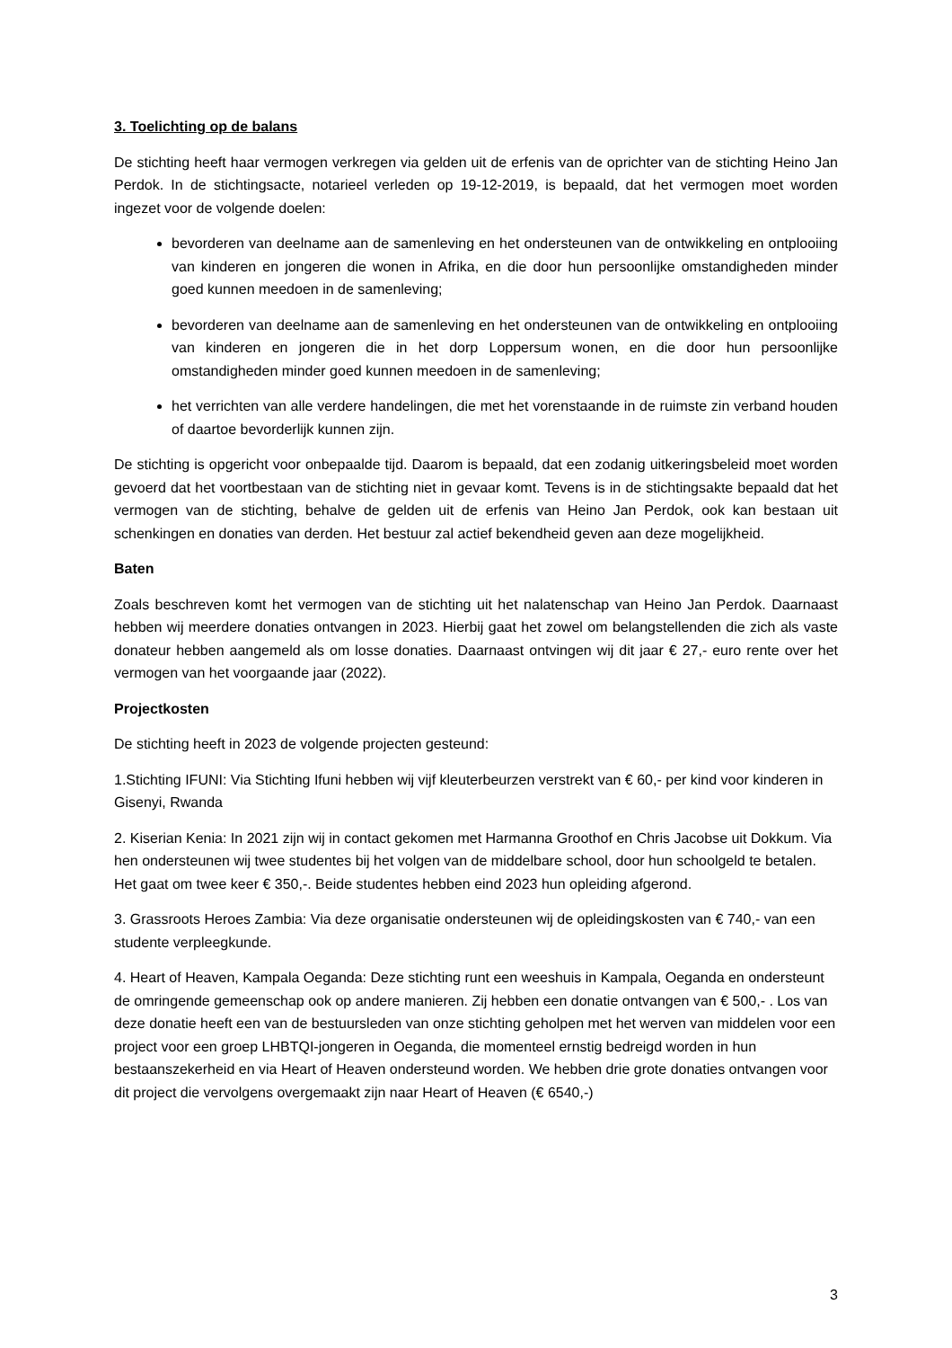3. Toelichting op de balans
De stichting heeft haar vermogen verkregen via gelden uit de erfenis van de oprichter van de stichting Heino Jan Perdok. In de stichtingsacte, notarieel verleden op 19-12-2019, is bepaald, dat het vermogen moet worden ingezet voor de volgende doelen:
bevorderen van deelname aan de samenleving en het ondersteunen van de ontwikkeling en ontplooiing van kinderen en jongeren die wonen in Afrika, en die door hun persoonlijke omstandigheden minder goed kunnen meedoen in de samenleving;
bevorderen van deelname aan de samenleving en het ondersteunen van de ontwikkeling en ontplooiing van kinderen en jongeren die in het dorp Loppersum wonen, en die door hun persoonlijke omstandigheden minder goed kunnen meedoen in de samenleving;
het verrichten van alle verdere handelingen, die met het vorenstaande in de ruimste zin verband houden of daartoe bevorderlijk kunnen zijn.
De stichting is opgericht voor onbepaalde tijd. Daarom is bepaald, dat een zodanig uitkeringsbeleid moet worden gevoerd dat het voortbestaan van de stichting niet in gevaar komt. Tevens is in de stichtingsakte bepaald dat het vermogen van de stichting, behalve de gelden uit de erfenis van Heino Jan Perdok, ook kan bestaan uit schenkingen en donaties van derden. Het bestuur zal actief bekendheid geven aan deze mogelijkheid.
Baten
Zoals beschreven komt het vermogen van de stichting uit het nalatenschap van Heino Jan Perdok. Daarnaast hebben wij meerdere donaties ontvangen in 2023. Hierbij gaat het zowel om belangstellenden die zich als vaste donateur hebben aangemeld als om losse donaties. Daarnaast ontvingen wij dit jaar € 27,- euro rente over het vermogen van het voorgaande jaar (2022).
Projectkosten
De stichting heeft in 2023 de volgende projecten gesteund:
1.Stichting IFUNI: Via Stichting Ifuni hebben wij vijf kleuterbeurzen verstrekt van € 60,- per kind voor kinderen in Gisenyi, Rwanda
2. Kiserian Kenia: In 2021 zijn wij in contact gekomen met Harmanna Groothof en Chris Jacobse uit Dokkum. Via hen ondersteunen wij twee studentes bij het volgen van de middelbare school, door hun schoolgeld te betalen. Het gaat om twee keer € 350,-. Beide studentes hebben eind 2023 hun opleiding afgerond.
3. Grassroots Heroes Zambia: Via deze organisatie ondersteunen wij de opleidingskosten van € 740,- van een studente verpleegkunde.
4. Heart of Heaven, Kampala Oeganda: Deze stichting runt een weeshuis in Kampala, Oeganda en ondersteunt de omringende gemeenschap ook op andere manieren. Zij hebben een donatie ontvangen van € 500,- . Los van deze donatie heeft een van de bestuursleden van onze stichting geholpen met het werven van middelen voor een project voor een groep LHBTQI-jongeren in Oeganda, die momenteel ernstig bedreigd worden in hun bestaanszekerheid en via Heart of Heaven ondersteund worden. We hebben drie grote donaties ontvangen voor dit project die vervolgens overgemaakt zijn naar Heart of Heaven (€ 6540,-)
3